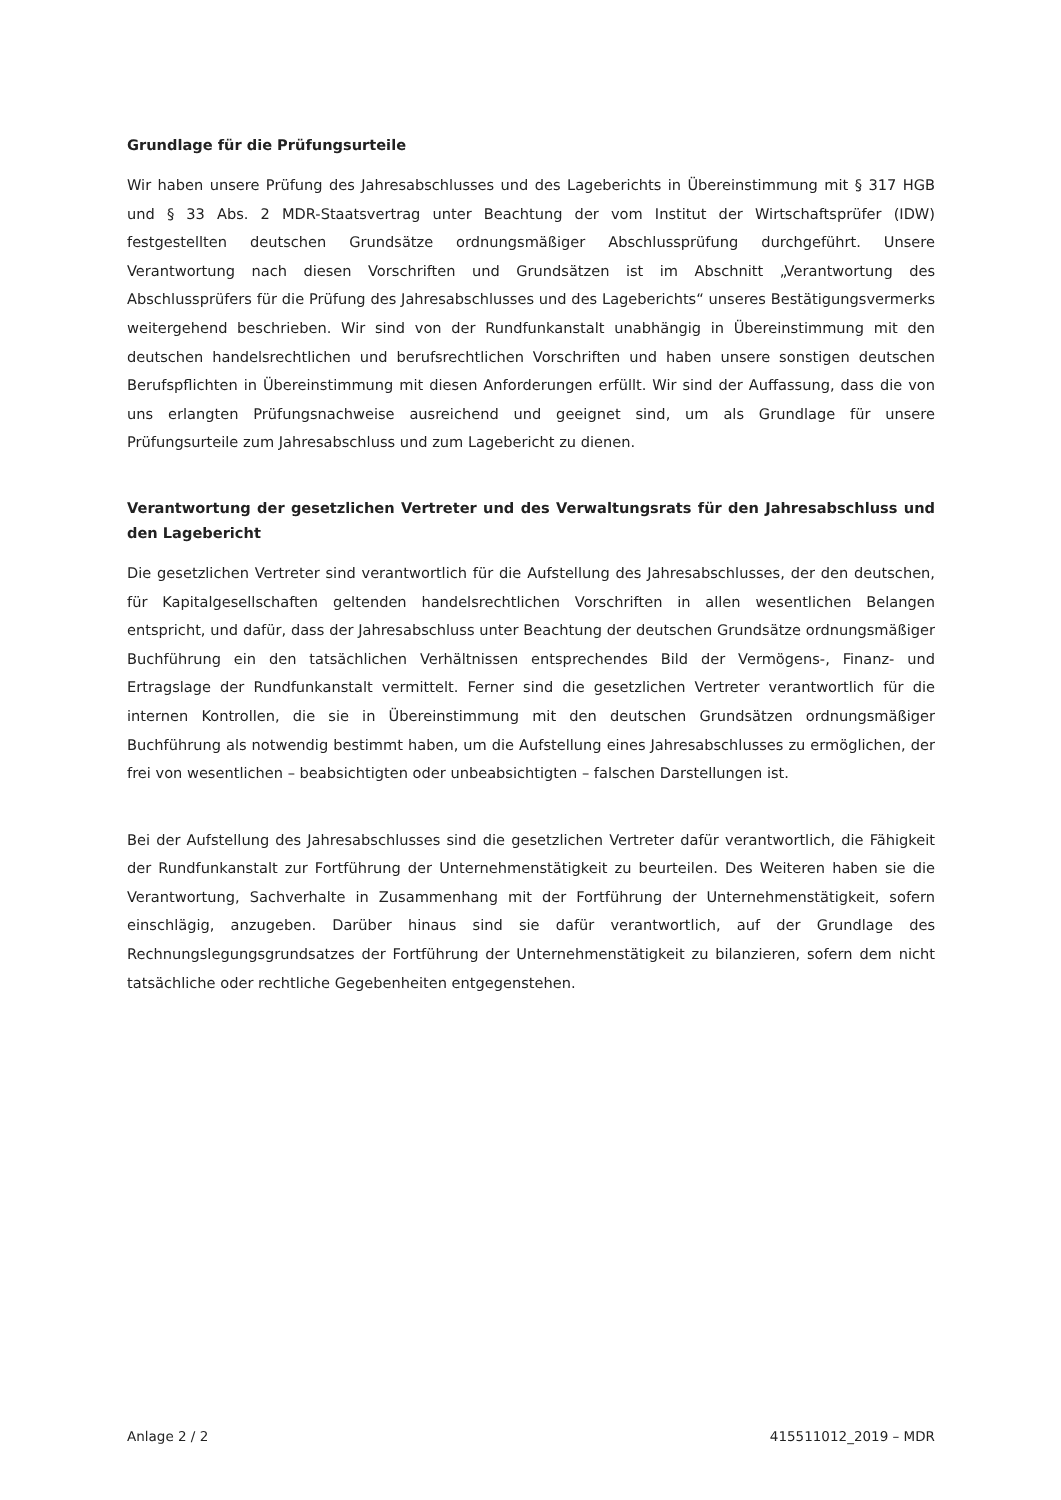Grundlage für die Prüfungsurteile
Wir haben unsere Prüfung des Jahresabschlusses und des Lageberichts in Übereinstimmung mit § 317 HGB und § 33 Abs. 2 MDR-Staatsvertrag unter Beachtung der vom Institut der Wirtschafts­prüfer (IDW) festgestellten deutschen Grundsätze ordnungsmäßiger Abschlussprüfung durchgeführt. Unsere Verantwortung nach diesen Vorschriften und Grundsätzen ist im Abschnitt „Verantwortung des Abschlussprüfers für die Prüfung des Jahresabschlusses und des Lageberichts“ unseres Bestäti­gungsvermerks weitergehend beschrieben. Wir sind von der Rundfunkanstalt unabhängig in Über­einstimmung mit den deutschen handelsrechtlichen und berufsrechtlichen Vorschriften und haben unsere sonstigen deutschen Berufspflichten in Übereinstimmung mit diesen Anforderungen erfüllt. Wir sind der Auffassung, dass die von uns erlangten Prüfungsnachweise ausreichend und geeignet sind, um als Grundlage für unsere Prüfungsurteile zum Jahresabschluss und zum Lagebericht zu dienen.
Verantwortung der gesetzlichen Vertreter und des Verwaltungsrats für den Jahresab­schluss und den Lagebericht
Die gesetzlichen Vertreter sind verantwortlich für die Aufstellung des Jahresabschlusses, der den deutschen, für Kapitalgesellschaften geltenden handelsrechtlichen Vorschriften in allen wesentlichen Belangen entspricht, und dafür, dass der Jahresabschluss unter Beachtung der deutschen Grundsätze ordnungsmäßiger Buchführung ein den tatsächlichen Verhältnissen entsprechendes Bild der Vermö­gens-, Finanz- und Ertragslage der Rundfunkanstalt vermittelt. Ferner sind die gesetzlichen Vertreter verantwortlich für die internen Kontrollen, die sie in Übereinstimmung mit den deutschen Grundsät­zen ordnungsmäßiger Buchführung als notwendig bestimmt haben, um die Aufstellung eines Jahres­abschlusses zu ermöglichen, der frei von wesentlichen – beabsichtigten oder unbeabsichtigten – fal­schen Darstellungen ist.
Bei der Aufstellung des Jahresabschlusses sind die gesetzlichen Vertreter dafür verantwortlich, die Fähigkeit der Rundfunkanstalt zur Fortführung der Unternehmenstätigkeit zu beurteilen. Des Weite­ren haben sie die Verantwortung, Sachverhalte in Zusammenhang mit der Fortführung der Unter­nehmenstätigkeit, sofern einschlägig, anzugeben. Darüber hinaus sind sie dafür verantwortlich, auf der Grundlage des Rechnungslegungsgrundsatzes der Fortführung der Unternehmenstätigkeit zu bi­lanzieren, sofern dem nicht tatsächliche oder rechtliche Gegebenheiten entgegenstehen.
Anlage 2 / 2 415511012_2019 – MDR